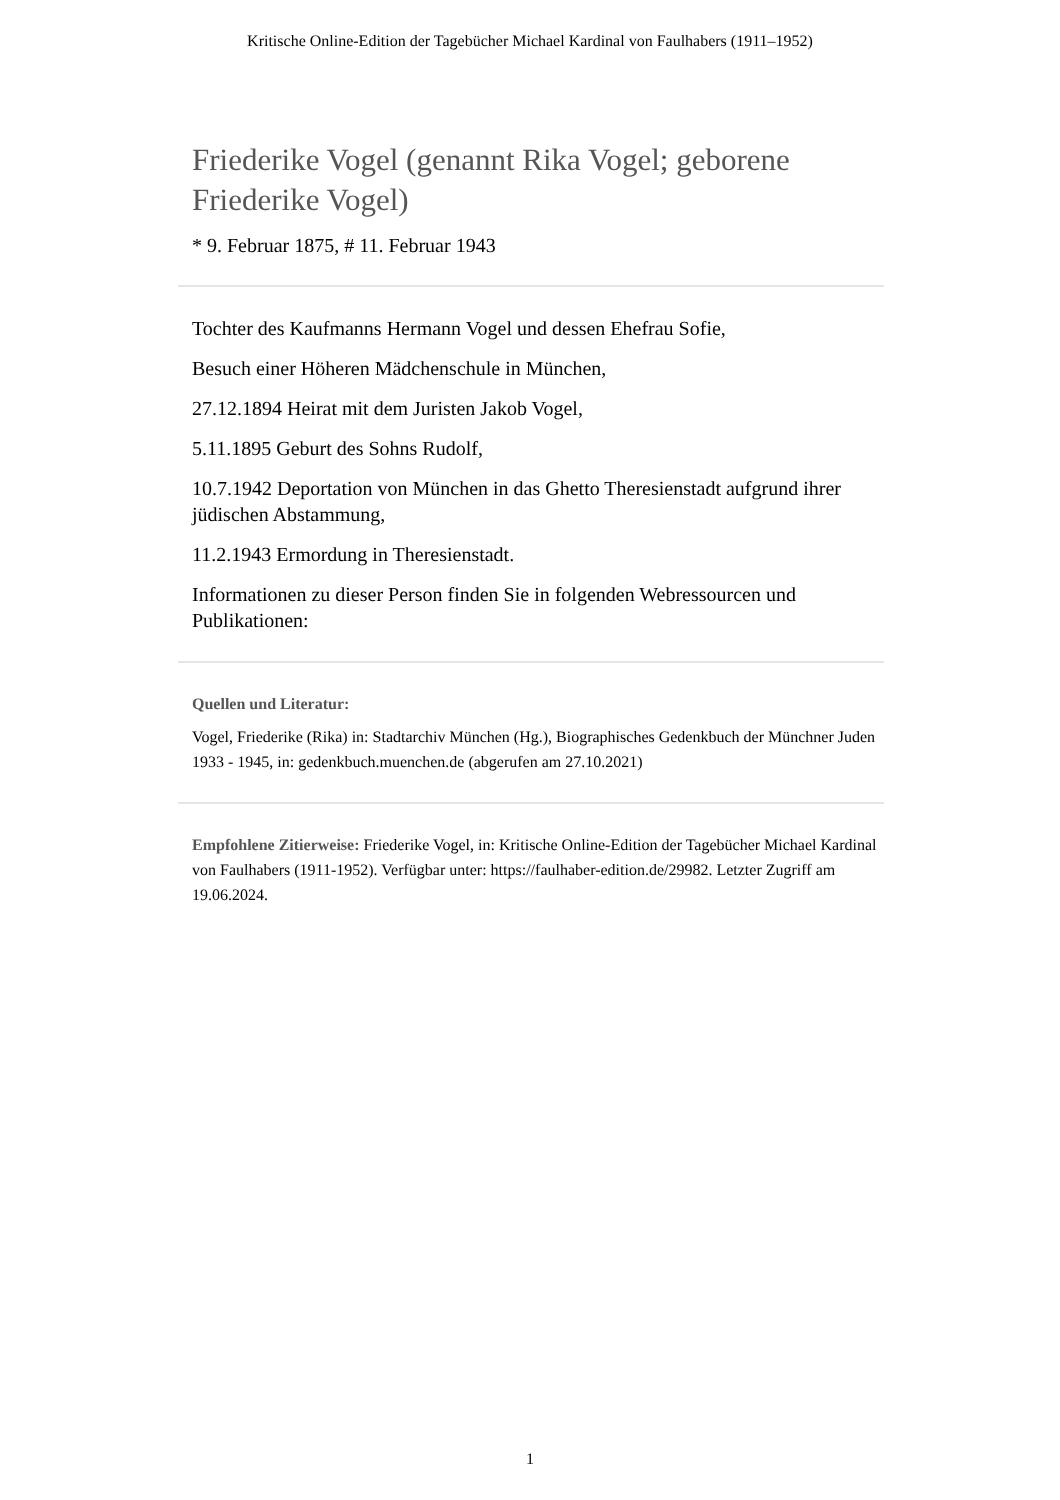Kritische Online-Edition der Tagebücher Michael Kardinal von Faulhabers (1911–1952)
Friederike Vogel (genannt Rika Vogel; geborene Friederike Vogel)
* 9. Februar 1875, # 11. Februar 1943
Tochter des Kaufmanns Hermann Vogel und dessen Ehefrau Sofie,
Besuch einer Höheren Mädchenschule in München,
27.12.1894 Heirat mit dem Juristen Jakob Vogel,
5.11.1895 Geburt des Sohns Rudolf,
10.7.1942 Deportation von München in das Ghetto Theresienstadt aufgrund ihrer jüdischen Abstammung,
11.2.1943 Ermordung in Theresienstadt.
Informationen zu dieser Person finden Sie in folgenden Webressourcen und Publikationen:
Quellen und Literatur:
Vogel, Friederike (Rika) in: Stadtarchiv München (Hg.), Biographisches Gedenkbuch der Münchner Juden 1933 - 1945, in: gedenkbuch.muenchen.de (abgerufen am 27.10.2021)
Empfohlene Zitierweise: Friederike Vogel, in: Kritische Online-Edition der Tagebücher Michael Kardinal von Faulhabers (1911-1952). Verfügbar unter: https://faulhaber-edition.de/29982. Letzter Zugriff am 19.06.2024.
1